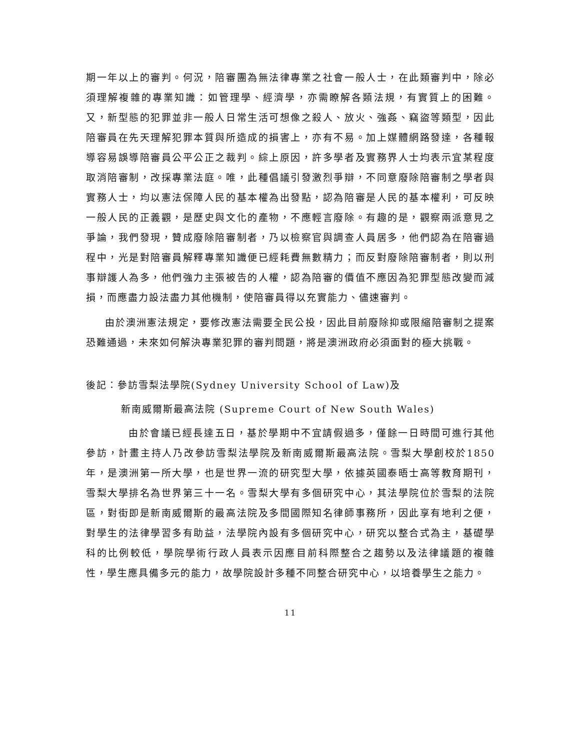期一年以上的審判。何況，陪審團為無法律專業之社會一般人士，在此類審判中，除必須理解複雜的專業知識：如管理學、經濟學，亦需瞭解各類法規，有實質上的困難。又，新型態的犯罪並非一般人日常生活可想像之殺人、放火、強姦、竊盜等類型，因此陪審員在先天理解犯罪本質與所造成的損害上，亦有不易。加上媒體網路發達，各種報導容易誤導陪審員公平公正之裁判。綜上原因，許多學者及實務界人士均表示宜某程度取消陪審制，改採專業法庭。唯，此種倡議引發激烈爭辯，不同意廢除陪審制之學者與實務人士，均以憲法保障人民的基本權為出發點，認為陪審是人民的基本權利，可反映一般人民的正義觀，是歷史與文化的產物，不應輕言廢除。有趣的是，觀察兩派意見之爭論，我們發現，贊成廢除陪審制者，乃以檢察官與調查人員居多，他們認為在陪審過程中，光是對陪審員解釋專業知識便已經耗費無數精力；而反對廢除陪審制者，則以刑事辯護人為多，他們強力主張被告的人權，認為陪審的價值不應因為犯罪型態改變而減損，而應盡力設法盡力其他機制，使陪審員得以充實能力、儘速審判。
由於澳洲憲法規定，要修改憲法需要全民公投，因此目前廢除抑或限縮陪審制之提案恐難通過，未來如何解決專業犯罪的審判問題，將是澳洲政府必須面對的極大挑戰。
後記：參訪雪梨法學院(Sydney University School of Law)及
新南威爾斯最高法院 (Supreme Court of New South Wales)
由於會議已經長達五日，基於學期中不宜請假過多，僅餘一日時間可進行其他參訪，計畫主持人乃改參訪雪梨法學院及新南威爾斯最高法院。雪梨大學創校於1850 年，是澳洲第一所大學，也是世界一流的研究型大學，依據英國泰晤士高等教育期刊，雪梨大學排名為世界第三十一名。雪梨大學有多個研究中心，其法學院位於雪梨的法院區，對街即是新南威爾斯的最高法院及多間國際知名律師事務所，因此享有地利之便，對學生的法律學習多有助益，法學院內設有多個研究中心，研究以整合式為主，基礎學科的比例較低，學院學術行政人員表示因應目前科際整合之趨勢以及法律議題的複雜性，學生應具備多元的能力，故學院設計多種不同整合研究中心，以培養學生之能力。
11